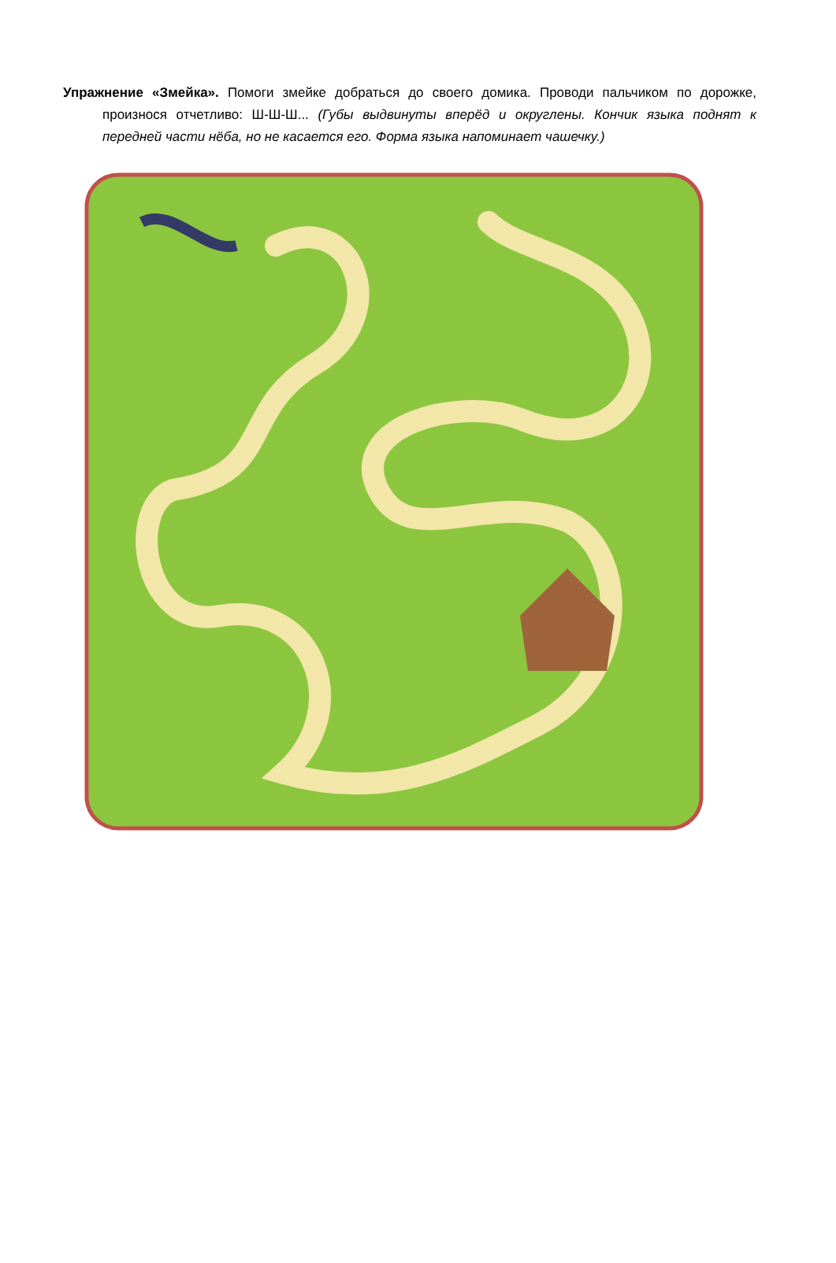Упражнение «Змейка». Помоги змейке добраться до своего домика. Проводи пальчиком по дорожке, произнося отчетливо: Ш-Ш-Ш... (Губы выдвинуты вперёд и округлены. Кончик языка поднят к передней части нёба, но не касается его. Форма языка напоминает чашечку.)